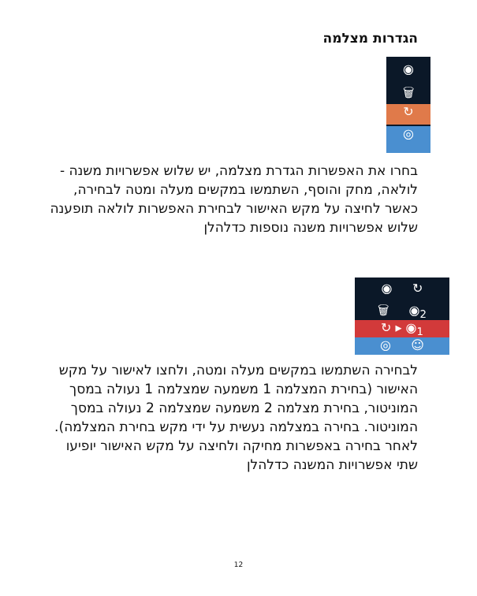הגדרות מצלמה
◉
🗑
↻
◎
בחרו את האפשרות הגדרת מצלמה, יש שלוש אפשרויות משנה - לולאה, מחק והוסף, השתמשו במקשים מעלה ומטה לבחירה, כאשר לחיצה על מקש האישור לבחירת האפשרות לולאה תופענה שלוש אפשרויות משנה נוספות כדלהלן
◉ ↻
🗑 ◉<sub>2</sub>
↻ ▸ ◉<sub>1</sub>
◎ ☺
לבחירה השתמשו במקשים מעלה ומטה, ולחצו לאישור על מקש האישור (בחירת המצלמה 1 משמעה שמצלמה 1 נעולה במסך המוניטור, בחירת מצלמה 2 משמעה שמצלמה 2 נעולה במסך המוניטור. בחירה במצלמה נעשית על ידי מקש בחירת המצלמה). לאחר בחירה באפשרות מחיקה ולחיצה על מקש האישור יופיעו שתי אפשרויות המשנה כדלהלן
12